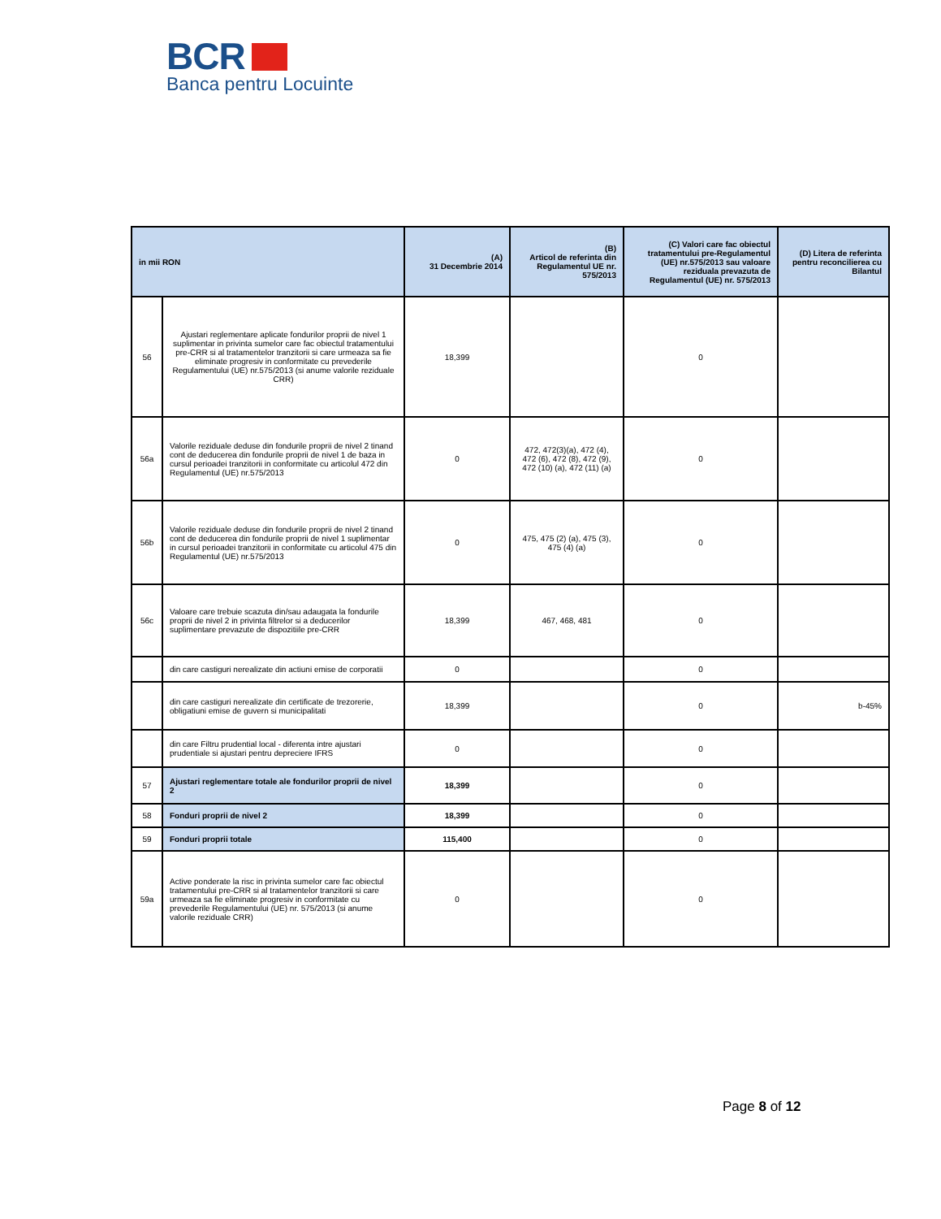BCR
Banca pentru Locuinte
| in mii RON | | (A) 31 Decembrie 2014 | (B) Articol de referinta din Regulamentul UE nr. 575/2013 | (C) Valori care fac obiectul tratamentului pre-Regulamentul (UE) nr.575/2013 sau valoare reziduala prevazuta de Regulamentul (UE) nr. 575/2013 | (D) Litera de referinta pentru reconcilierea cu Bilantul |
| --- | --- | --- | --- | --- | --- |
| 56 | Ajustari reglementare aplicate fondurilor proprii de nivel 1 suplimentar in privinta sumelor care fac obiectul tratamentului pre-CRR si al tratamentelor tranzitorii si care urmeaza sa fie eliminate progresiv in conformitate cu prevederile Regulamentului (UE) nr.575/2013 (si anume valorile reziduale CRR) | 18,399 | | 0 | |
| 56a | Valorile reziduale deduse din fondurile proprii de nivel 2 tinand cont de deducerea din fondurile proprii de nivel 1 de baza in cursul perioadei tranzitorii in conformitate cu articolul 472 din Regulamentul (UE) nr.575/2013 | 0 | 472, 472(3)(a), 472 (4), 472 (6), 472 (8), 472 (9), 472 (10) (a), 472 (11) (a) | 0 | |
| 56b | Valorile reziduale deduse din fondurile proprii de nivel 2 tinand cont de deducerea din fondurile proprii de nivel 1 suplimentar in cursul perioadei tranzitorii in conformitate cu articolul 475 din Regulamentul (UE) nr.575/2013 | 0 | 475, 475 (2) (a), 475 (3), 475 (4) (a) | 0 | |
| 56c | Valoare care trebuie scazuta din/sau adaugata la fondurile proprii de nivel 2 in privinta filtrelor si a deducerilor suplimentare prevazute de dispozitiile pre-CRR | 18,399 | 467, 468, 481 | 0 | |
| | din care castiguri nerealizate din actiuni emise de corporatii | 0 | | 0 | |
| | din care castiguri nerealizate din certificate de trezorerie, obligatiuni emise de guvern si municipalitati | 18,399 | | 0 | b-45% |
| | din care Filtru prudential local - diferenta intre ajustari prudentiale si ajustari pentru depreciere IFRS | 0 | | 0 | |
| 57 | Ajustari reglementare totale ale fondurilor proprii de nivel 2 | 18,399 | | 0 | |
| 58 | Fonduri proprii de nivel 2 | 18,399 | | 0 | |
| 59 | Fonduri proprii totale | 115,400 | | 0 | |
| 59a | Active ponderate la risc in privinta sumelor care fac obiectul tratamentului pre-CRR si al tratamentelor tranzitorii si care urmeaza sa fie eliminate progresiv in conformitate cu prevederile Regulamentului (UE) nr. 575/2013 (si anume valorile reziduale CRR) | 0 | | 0 | |
Page 8 of 12